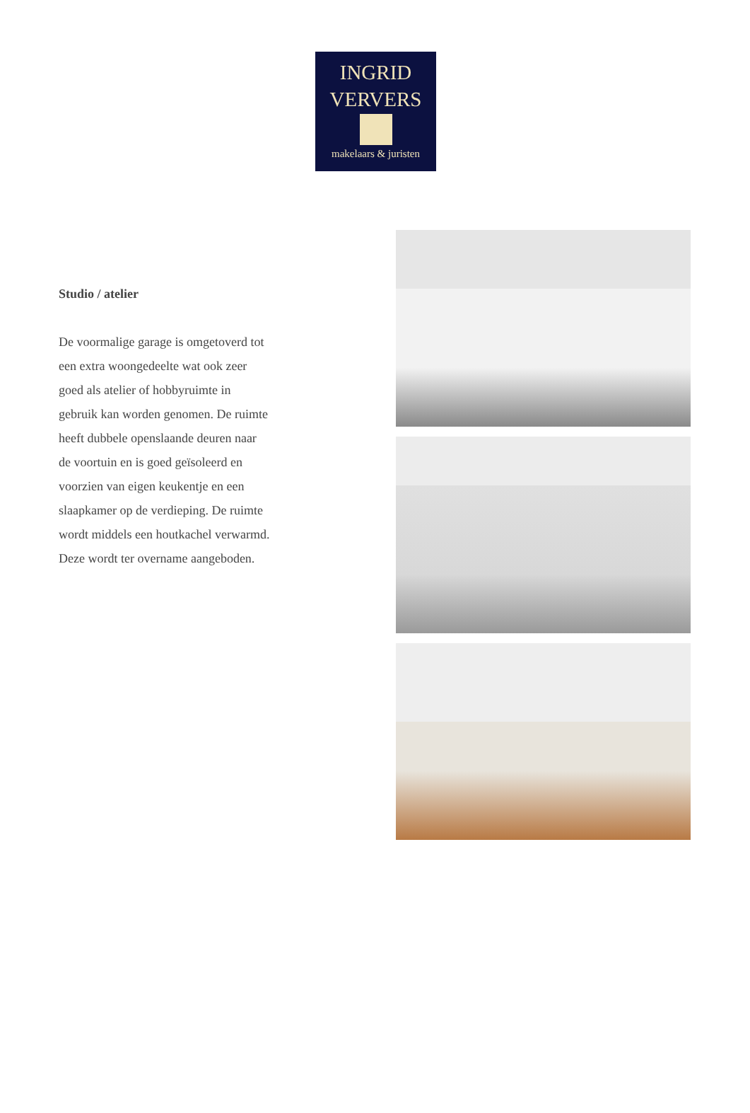INGRID
VERVERS
makelaars & juristen
Studio / atelier
De voormalige garage is omgetoverd tot een extra woongedeelte wat ook zeer goed als atelier of hobbyruimte in gebruik kan worden genomen. De ruimte heeft dubbele openslaande deuren naar de voortuin en is goed geïsoleerd en voorzien van eigen keukentje en een slaapkamer op de verdieping. De ruimte wordt middels een houtkachel verwarmd. Deze wordt ter overname aangeboden.